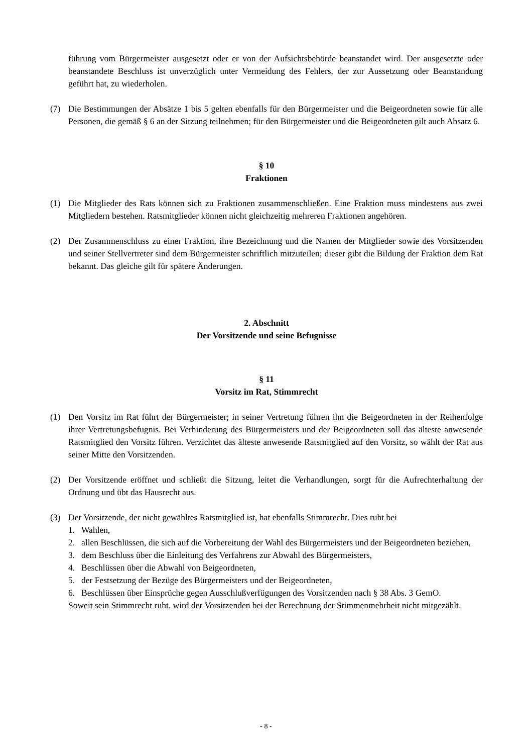führung vom Bürgermeister ausgesetzt oder er von der Aufsichtsbehörde beanstandet wird. Der ausgesetzte oder beanstandete Beschluss ist unverzüglich unter Vermeidung des Fehlers, der zur Aussetzung oder Beanstandung geführt hat, zu wiederholen.
(7) Die Bestimmungen der Absätze 1 bis 5 gelten ebenfalls für den Bürgermeister und die Beigeordneten sowie für alle Personen, die gemäß § 6 an der Sitzung teilnehmen; für den Bürgermeister und die Beigeordneten gilt auch Absatz 6.
§ 10
Fraktionen
(1) Die Mitglieder des Rats können sich zu Fraktionen zusammenschließen. Eine Fraktion muss mindestens aus zwei Mitgliedern bestehen. Ratsmitglieder können nicht gleichzeitig mehreren Fraktionen angehören.
(2) Der Zusammenschluss zu einer Fraktion, ihre Bezeichnung und die Namen der Mitglieder sowie des Vorsitzenden und seiner Stellvertreter sind dem Bürgermeister schriftlich mitzuteilen; dieser gibt die Bildung der Fraktion dem Rat bekannt. Das gleiche gilt für spätere Änderungen.
2. Abschnitt
Der Vorsitzende und seine Befugnisse
§ 11
Vorsitz im Rat, Stimmrecht
(1) Den Vorsitz im Rat führt der Bürgermeister; in seiner Vertretung führen ihn die Beigeordneten in der Reihenfolge ihrer Vertretungsbefugnis. Bei Verhinderung des Bürgermeisters und der Beigeordneten soll das älteste anwesende Ratsmitglied den Vorsitz führen. Verzichtet das älteste anwesende Ratsmitglied auf den Vorsitz, so wählt der Rat aus seiner Mitte den Vorsitzenden.
(2) Der Vorsitzende eröffnet und schließt die Sitzung, leitet die Verhandlungen, sorgt für die Aufrechterhaltung der Ordnung und übt das Hausrecht aus.
(3) Der Vorsitzende, der nicht gewähltes Ratsmitglied ist, hat ebenfalls Stimmrecht. Dies ruht bei
1. Wahlen,
2. allen Beschlüssen, die sich auf die Vorbereitung der Wahl des Bürgermeisters und der Beigeordneten beziehen,
3. dem Beschluss über die Einleitung des Verfahrens zur Abwahl des Bürgermeisters,
4. Beschlüssen über die Abwahl von Beigeordneten,
5. der Festsetzung der Bezüge des Bürgermeisters und der Beigeordneten,
6. Beschlüssen über Einsprüche gegen Ausschlußverfügungen des Vorsitzenden nach § 38 Abs. 3 GemO.
Soweit sein Stimmrecht ruht, wird der Vorsitzenden bei der Berechnung der Stimmenmehrheit nicht mitgezählt.
- 8 -